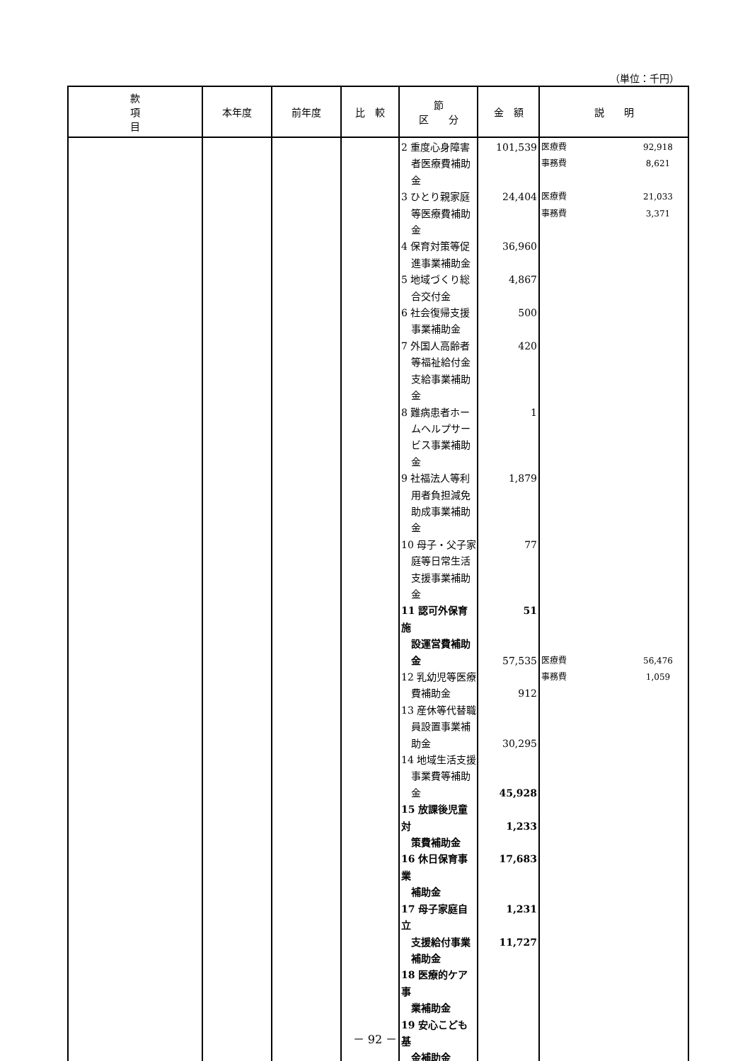（単位：千円）
| 款 項 目 | 本年度 | 前年度 | 比 較 | 節 区 分 | 金 額 | 説 明 |
| --- | --- | --- | --- | --- | --- | --- |
| | | | | 2 重度心身障害 者医療費補助 金 3 ひとり親家庭 等医療費補助 金 4 保育対策等促 進事業補助金 5 地域づくり総 合交付金 6 社会復帰支援 事業補助金 7 外国人高齢者 等福祉給付金 支給事業補助 金 8 難病患者ホー ムヘルプサー ビス事業補助 金 9 社福法人等利 用者負担減免 助成事業補助 金 10 母子・父子家 庭等日常生活 支援事業補助 金 11 認可外保育施 設運営費補助 金 12 乳幼児等医療 費補助金 13 産休等代替職 員設置事業補 助金 14 地域生活支援 事業費等補助 金 15 放課後児童対 策費補助金 16 休日保育事業 補助金 17 母子家庭自立 支援給付事業 補助金 18 医療的ケア事 業補助金 19 安心こども基 金補助金 | 101,539 24,404 36,960 4,867 500 420 1 1,879 77 51 57,535 912 30,295 45,928 1,233 17,683 1,231 11,727 | 医療費 92,918 事務費 8,621 医療費 21,033 事務費 3,371 医療費 56,476 事務費 1,059 |
－ 92 －